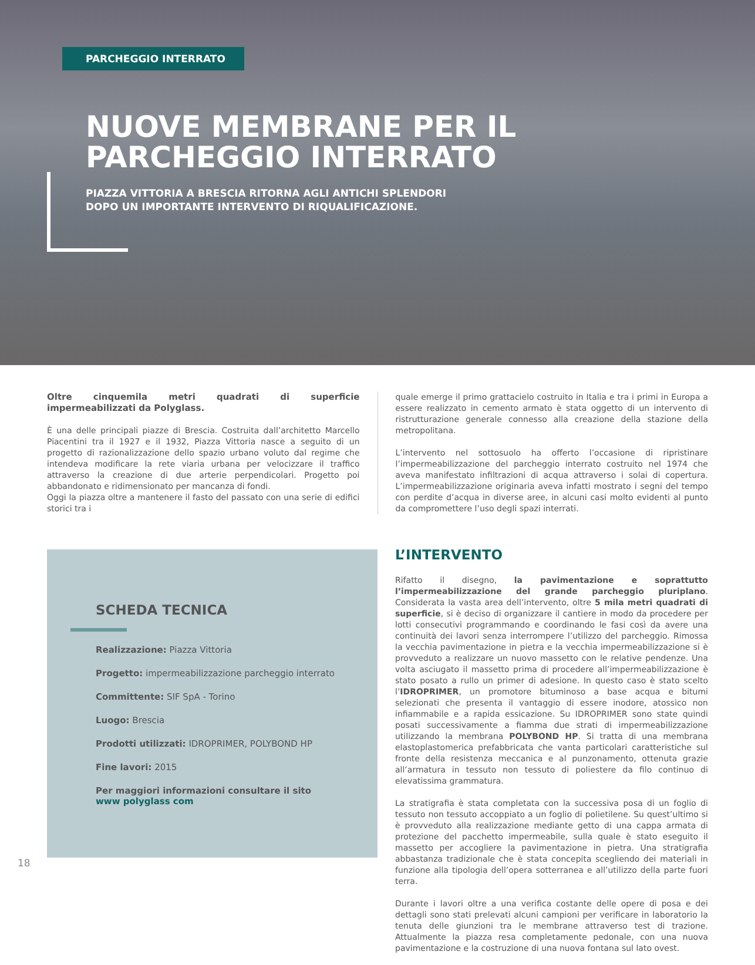PARCHEGGIO INTERRATO
NUOVE MEMBRANE PER IL
PARCHEGGIO INTERRATO
PIAZZA VITTORIA A BRESCIA RITORNA AGLI ANTICHI SPLENDORI
DOPO UN IMPORTANTE INTERVENTO DI RIQUALIFICAZIONE.
Oltre cinquemila metri quadrati di superficie impermeabilizzati da Polyglass.
È una delle principali piazze di Brescia. Costruita dall’architetto Marcello Piacentini tra il 1927 e il 1932, Piazza Vittoria nasce a seguito di un progetto di razionalizzazione dello spazio urbano voluto dal regime che intendeva modificare la rete viaria urbana per velocizzare il traffico attraverso la creazione di due arterie perpendicolari. Progetto poi abbandonato e ridimensionato per mancanza di fondi.
Oggi la piazza oltre a mantenere il fasto del passato con una serie di edifici storici tra i
quale emerge il primo grattacielo costruito in Italia e tra i primi in Europa a essere realizzato in cemento armato è stata oggetto di un intervento di ristrutturazione generale connesso alla creazione della stazione della metropolitana.
L’intervento nel sottosuolo ha offerto l’occasione di ripristinare l’impermeabilizzazione del parcheggio interrato costruito nel 1974 che aveva manifestato infiltrazioni di acqua attraverso i solai di copertura. L’impermeabilizzazione originaria aveva infatti mostrato i segni del tempo con perdite d’acqua in diverse aree, in alcuni casi molto evidenti al punto da compromettere l’uso degli spazi interrati.
SCHEDA TECNICA
Realizzazione: Piazza Vittoria
Progetto: impermeabilizzazione parcheggio interrato
Committente: SIF SpA - Torino
Luogo: Brescia
Prodotti utilizzati: IDROPRIMER, POLYBOND HP
Fine lavori: 2015
Per maggiori informazioni consultare il sito
www polyglass com
L’INTERVENTO
Rifatto il disegno, la pavimentazione e soprattutto l’impermeabilizzazione del grande parcheggio pluriplano. Considerata la vasta area dell’intervento, oltre 5 mila metri quadrati di superficie, si è deciso di organizzare il cantiere in modo da procedere per lotti consecutivi programmando e coordinando le fasi così da avere una continuità dei lavori senza interrompere l’utilizzo del parcheggio. Rimossa la vecchia pavimentazione in pietra e la vecchia impermeabilizzazione si è provveduto a realizzare un nuovo massetto con le relative pendenze. Una volta asciugato il massetto prima di procedere all’impermeabilizzazione è stato posato a rullo un primer di adesione. In questo caso è stato scelto l’IDROPRIMER, un promotore bituminoso a base acqua e bitumi selezionati che presenta il vantaggio di essere inodore, atossico non infiammabile e a rapida essicazione. Su IDROPRIMER sono state quindi posati successivamente a fiamma due strati di impermeabilizzazione utilizzando la membrana POLYBOND HP. Si tratta di una membrana elastoplastomerica prefabbricata che vanta particolari caratteristiche sul fronte della resistenza meccanica e al punzonamento, ottenuta grazie all’armatura in tessuto non tessuto di poliestere da filo continuo di elevatissima grammatura.
La stratigrafia è stata completata con la successiva posa di un foglio di tessuto non tessuto accoppiato a un foglio di polietilene. Su quest’ultimo si è provveduto alla realizzazione mediante getto di una cappa armata di protezione del pacchetto impermeabile, sulla quale è stato eseguito il massetto per accogliere la pavimentazione in pietra. Una stratigrafia abbastanza tradizionale che è stata concepita scegliendo dei materiali in funzione alla tipologia dell’opera sotterranea e all’utilizzo della parte fuori terra.
Durante i lavori oltre a una verifica costante delle opere di posa e dei dettagli sono stati prelevati alcuni campioni per verificare in laboratorio la tenuta delle giunzioni tra le membrane attraverso test di trazione. Attualmente la piazza resa completamente pedonale, con una nuova pavimentazione e la costruzione di una nuova fontana sul lato ovest.
18